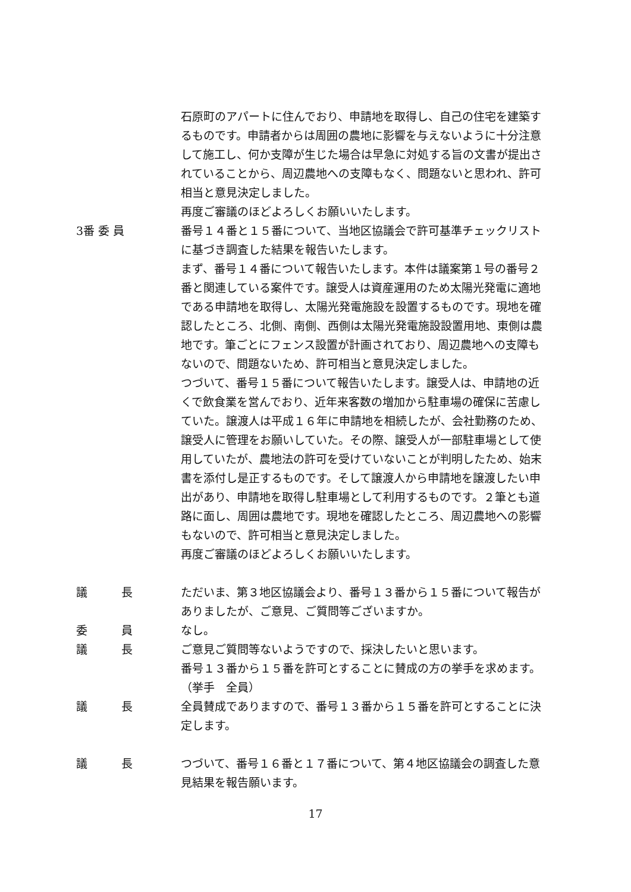石原町のアパートに住んでおり、申請地を取得し、自己の住宅を建築するものです。申請者からは周囲の農地に影響を与えないように十分注意して施工し、何か支障が生じた場合は早急に対処する旨の文書が提出されていることから、周辺農地への支障もなく、問題ないと思われ、許可相当と意見決定しました。
再度ご審議のほどよろしくお願いいたします。
3番 委 員
番号１４番と１５番について、当地区協議会で許可基準チェックリストに基づき調査した結果を報告いたします。
まず、番号１４番について報告いたします。本件は議案第１号の番号２番と関連している案件です。譲受人は資産運用のため太陽光発電に適地である申請地を取得し、太陽光発電施設を設置するものです。現地を確認したところ、北側、南側、西側は太陽光発電施設設置用地、東側は農地です。筆ごとにフェンス設置が計画されており、周辺農地への支障もないので、問題ないため、許可相当と意見決定しました。
つづいて、番号１５番について報告いたします。譲受人は、申請地の近くで飲食業を営んでおり、近年来客数の増加から駐車場の確保に苦慮していた。譲渡人は平成１６年に申請地を相続したが、会社勤務のため、譲受人に管理をお願いしていた。その際、譲受人が一部駐車場として使用していたが、農地法の許可を受けていないことが判明したため、始末書を添付し是正するものです。そして譲渡人から申請地を譲渡したい申出があり、申請地を取得し駐車場として利用するものです。２筆とも道路に面し、周囲は農地です。現地を確認したところ、周辺農地への影響もないので、許可相当と意見決定しました。
再度ご審議のほどよろしくお願いいたします。
議　　　長
ただいま、第３地区協議会より、番号１３番から１５番について報告がありましたが、ご意見、ご質問等ございますか。
委　　　員
なし。
議　　　長
ご意見ご質問等ないようですので、採決したいと思います。
番号１３番から１５番を許可とすることに賛成の方の挙手を求めます。
（挙手　全員）
議　　　長
全員賛成でありますので、番号１３番から１５番を許可とすることに決定します。
議　　　長
つづいて、番号１６番と１７番について、第４地区協議会の調査した意見結果を報告願います。
17